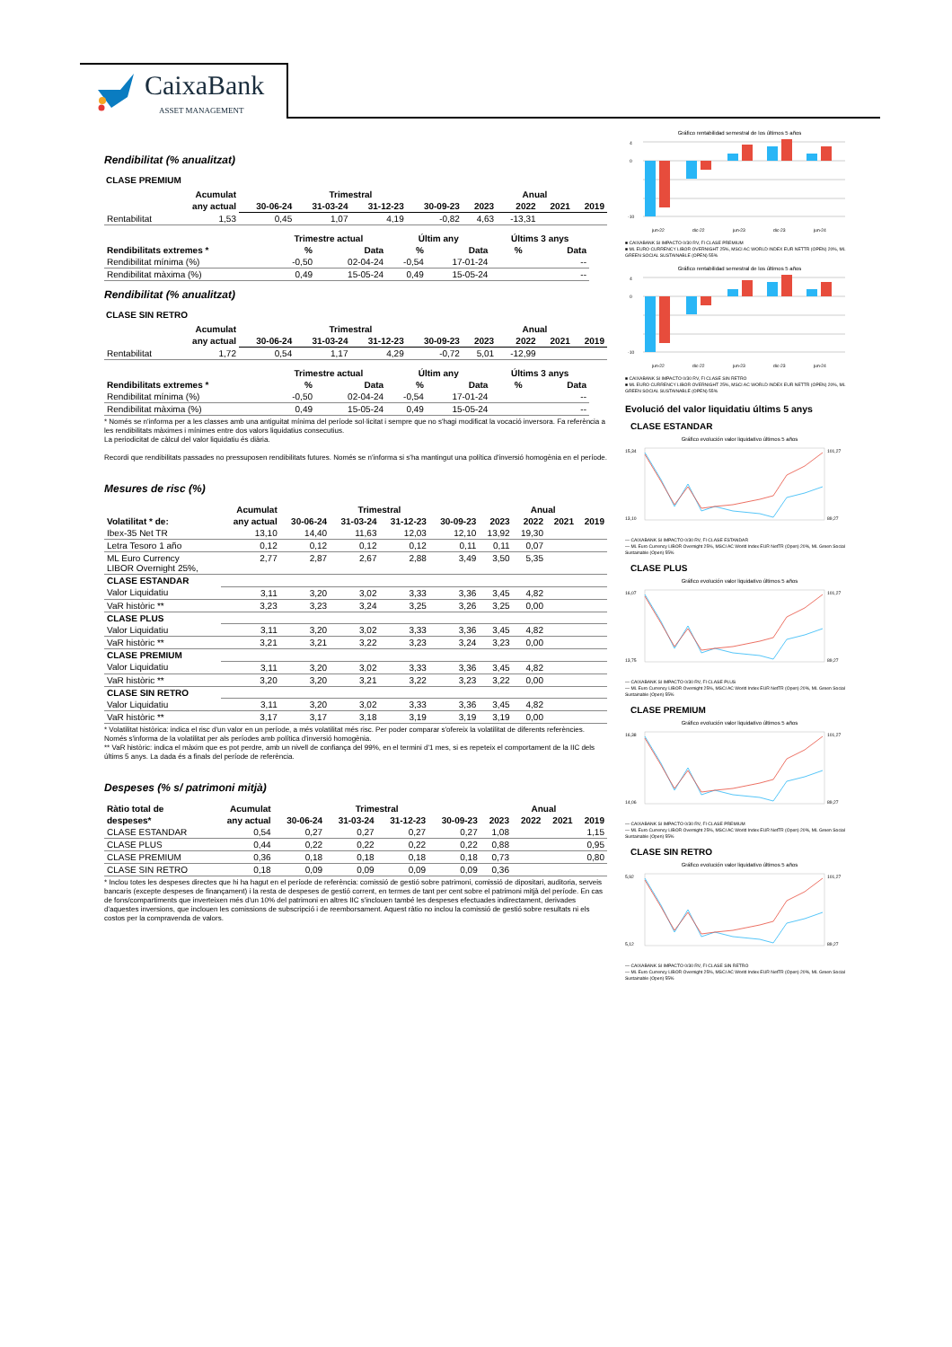CaixaBank
ASSET MANAGEMENT
Rendibilitat (% anualitzat)
CLASE PREMIUM
| | Acumulat | Trimestral | | | | Anual | | | |
| --- | --- | --- | --- | --- | --- | --- | --- | --- | --- |
| | any actual | 30-06-24 | 31-03-24 | 31-12-23 | 30-09-23 | 2023 | 2022 | 2021 | 2019 |
| Rentabilitat | 1,53 | 0,45 | 1,07 | 4,19 | -0,82 | 4,63 | -13,31 | | |
| | Trimestre actual | | Últim any | | Últims 3 anys | |
| --- | --- | --- | --- | --- | --- | --- |
| Rendibilitats extremes * | % | Data | % | Data | % | Data |
| Rendibilitat mínima (%) | -0,50 | 02-04-24 | -0,54 | 17-01-24 | | -- |
| Rendibilitat màxima (%) | 0,49 | 15-05-24 | 0,49 | 15-05-24 | | -- |
Rendibilitat (% anualitzat)
CLASE SIN RETRO
| | Acumulat | Trimestral | | | | Anual | | | |
| --- | --- | --- | --- | --- | --- | --- | --- | --- | --- |
| | any actual | 30-06-24 | 31-03-24 | 31-12-23 | 30-09-23 | 2023 | 2022 | 2021 | 2019 |
| Rentabilitat | 1,72 | 0,54 | 1,17 | 4,29 | -0,72 | 5,01 | -12,99 | | |
| | Trimestre actual | | Últim any | | Últims 3 anys | |
| --- | --- | --- | --- | --- | --- | --- |
| Rendibilitats extremes * | % | Data | % | Data | % | Data |
| Rendibilitat mínima (%) | -0,50 | 02-04-24 | -0,54 | 17-01-24 | | -- |
| Rendibilitat màxima (%) | 0,49 | 15-05-24 | 0,49 | 15-05-24 | | -- |
* Només se n'informa per a les classes amb una antiguitat mínima del període sol·licitat i sempre que no s'hagi modificat la vocació inversora. Fa referència a les rendibilitats màximes i mínimes entre dos valors liquidatius consecutius.
La periodicitat de càlcul del valor liquidatiu és diària.
Recordi que rendibilitats passades no pressuposen rendibilitats futures. Només se n'informa si s'ha mantingut una política d'inversió homogènia en el període.
Mesures de risc (%)
| | Acumulat | Trimestral | | | | Anual | | | |
| --- | --- | --- | --- | --- | --- | --- | --- | --- | --- |
| Volatilitat * de: | any actual | 30-06-24 | 31-03-24 | 31-12-23 | 30-09-23 | 2023 | 2022 | 2021 | 2019 |
| Ibex-35 Net TR | 13,10 | 14,40 | 11,63 | 12,03 | 12,10 | 13,92 | 19,30 | | |
| Letra Tesoro 1 año | 0,12 | 0,12 | 0,12 | 0,12 | 0,11 | 0,11 | 0,07 | | |
| ML Euro Currency LIBOR Overnight 25%, | 2,77 | 2,87 | 2,67 | 2,88 | 3,49 | 3,50 | 5,35 | | |
| CLASE ESTANDAR | | | | | | | | | |
| Valor Liquidatiu | 3,11 | 3,20 | 3,02 | 3,33 | 3,36 | 3,45 | 4,82 | | |
| VaR històric ** | 3,23 | 3,23 | 3,24 | 3,25 | 3,26 | 3,25 | 0,00 | | |
| CLASE PLUS | | | | | | | | | |
| Valor Liquidatiu | 3,11 | 3,20 | 3,02 | 3,33 | 3,36 | 3,45 | 4,82 | | |
| VaR històric ** | 3,21 | 3,21 | 3,22 | 3,23 | 3,24 | 3,23 | 0,00 | | |
| CLASE PREMIUM | | | | | | | | | |
| Valor Liquidatiu | 3,11 | 3,20 | 3,02 | 3,33 | 3,36 | 3,45 | 4,82 | | |
| VaR històric ** | 3,20 | 3,20 | 3,21 | 3,22 | 3,23 | 3,22 | 0,00 | | |
| CLASE SIN RETRO | | | | | | | | | |
| Valor Liquidatiu | 3,11 | 3,20 | 3,02 | 3,33 | 3,36 | 3,45 | 4,82 | | |
| VaR històric ** | 3,17 | 3,17 | 3,18 | 3,19 | 3,19 | 3,19 | 0,00 | | |
* Volatilitat històrica: indica el risc d'un valor en un període, a més volatilitat més risc. Per poder comparar s'ofereix la volatilitat de diferents referències. Només s'informa de la volatilitat per als períodes amb política d'inversió homogènia.
** VaR històric: indica el màxim que es pot perdre, amb un nivell de confiança del 99%, en el termini d'1 mes, si es repeteix el comportament de la IIC dels últims 5 anys. La dada és a finals del període de referència.
Despeses (% s/ patrimoni mitjà)
| Ràtio total de | Acumulat | Trimestral | | | | Anual | | | |
| --- | --- | --- | --- | --- | --- | --- | --- | --- | --- |
| despeses* | any actual | 30-06-24 | 31-03-24 | 31-12-23 | 30-09-23 | 2023 | 2022 | 2021 | 2019 |
| CLASE ESTANDAR | 0,54 | 0,27 | 0,27 | 0,27 | 0,27 | 1,08 | | | 1,15 |
| CLASE PLUS | 0,44 | 0,22 | 0,22 | 0,22 | 0,22 | 0,88 | | | 0,95 |
| CLASE PREMIUM | 0,36 | 0,18 | 0,18 | 0,18 | 0,18 | 0,73 | | | 0,80 |
| CLASE SIN RETRO | 0,18 | 0,09 | 0,09 | 0,09 | 0,09 | 0,36 | | | |
* Inclou totes les despeses directes que hi ha hagut en el període de referència: comissió de gestió sobre patrimoni, comissió de dipositari, auditoria, serveis bancaris (excepte despeses de finançament) i la resta de despeses de gestió corrent, en termes de tant per cent sobre el patrimoni mitjà del període. En cas de fons/compartiments que inverteixen més d'un 10% del patrimoni en altres IIC s'inclouen també les despeses efectuades indirectament, derivades d'aquestes inversions, que inclouen les comissions de subscripció i de reemborsament. Aquest ràtio no inclou la comissió de gestió sobre resultats ni els costos per la compravenda de valors.
Gráfico rentabilidad semestral de los últimos 5 años
4
0
-10
jun-22
dic-22
jun-23
dic-23
jun-24
■ CAIXABANK SI IMPACTO 0/30 RV, FI CLASE PREMIUM
■ ML EURO CURRENCY LIBOR OVERNIGHT 25%, MSCI AC WORLD INDEX EUR NETTR (OPEN) 20%, ML GREEN SOCIAL SUSTAINABLE (OPEN) 55%
Gráfico rentabilidad semestral de los últimos 5 años
4
0
-10
jun-22
dic-22
jun-23
dic-23
jun-24
■ CAIXABANK SI IMPACTO 0/30 RV, FI CLASE SIN RETRO
■ ML EURO CURRENCY LIBOR OVERNIGHT 25%, MSCI AC WORLD INDEX EUR NETTR (OPEN) 20%, ML GREEN SOCIAL SUSTAINABLE (OPEN) 55%
Evolució del valor liquidatiu últims 5 anys
CLASE ESTANDAR
Gráfico evolución valor liquidativo últimos 5 años
15,34
13,10
101,27
89,27
— CAIXABANK SI IMPACTO 0/30 RV, FI CLASE ESTANDAR
— ML Euro Currency LIBOR Overnight 25%, MSCI AC World Index EUR NetTR (Open) 20%, ML Green Social Sustainable (Open) 55%
CLASE PLUS
Gráfico evolución valor liquidativo últimos 5 años
16,07
13,75
101,27
89,27
— CAIXABANK SI IMPACTO 0/30 RV, FI CLASE PLUS
— ML Euro Currency LIBOR Overnight 25%, MSCI AC World Index EUR NetTR (Open) 20%, ML Green Social Sustainable (Open) 55%
CLASE PREMIUM
Gráfico evolución valor liquidativo últimos 5 años
16,38
14,06
101,27
89,27
— CAIXABANK SI IMPACTO 0/30 RV, FI CLASE PREMIUM
— ML Euro Currency LIBOR Overnight 25%, MSCI AC World Index EUR NetTR (Open) 20%, ML Green Social Sustainable (Open) 55%
CLASE SIN RETRO
Gráfico evolución valor liquidativo últimos 5 años
5,92
5,12
101,27
89,27
— CAIXABANK SI IMPACTO 0/30 RV, FI CLASE SIN RETRO
— ML Euro Currency LIBOR Overnight 25%, MSCI AC World Index EUR NetTR (Open) 20%, ML Green Social Sustainable (Open) 55%